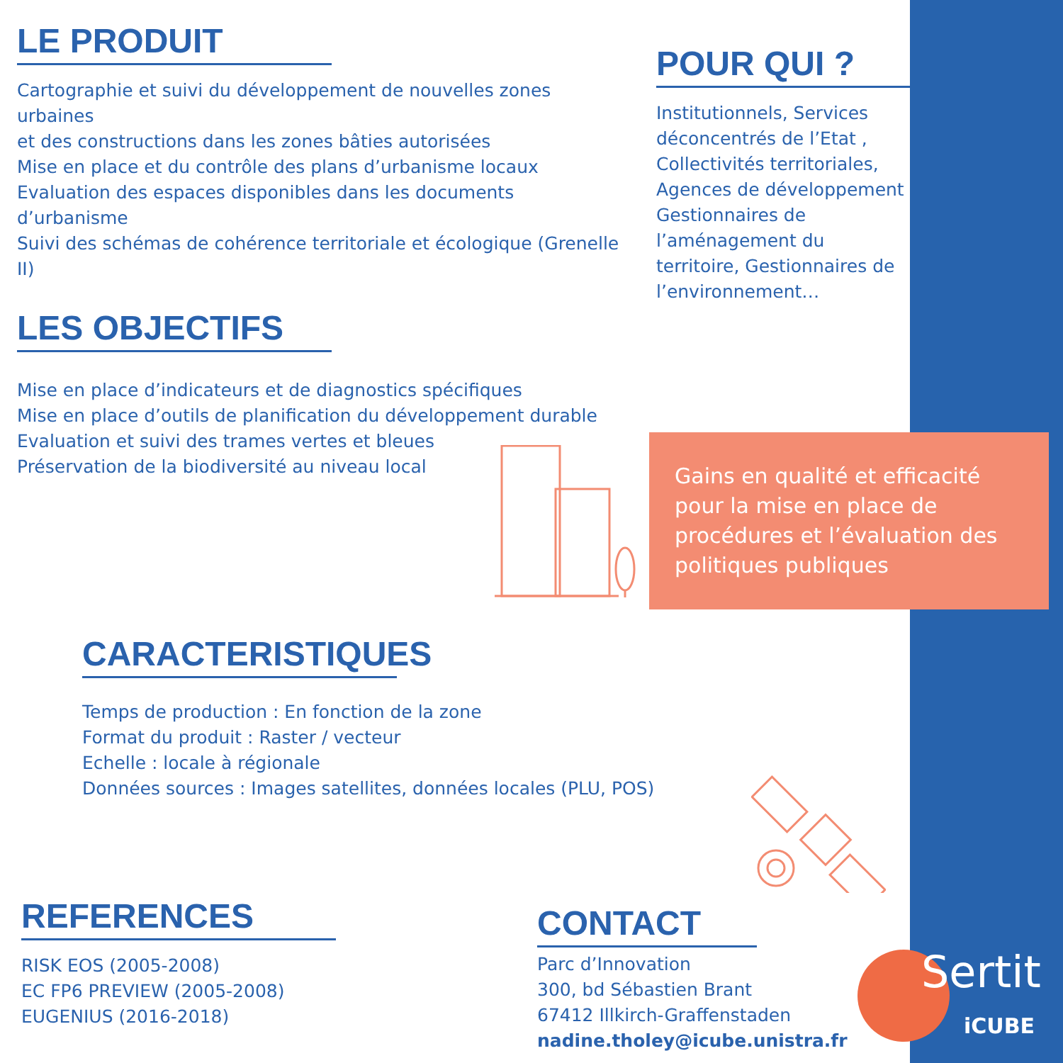LE PRODUIT
Cartographie et suivi du développement de nouvelles zones urbaines
et des constructions dans les zones bâties autorisées
Mise en place et du contrôle des plans d’urbanisme locaux
Evaluation des espaces disponibles dans les documents d’urbanisme
Suivi des schémas de cohérence territoriale et écologique (Grenelle II)
POUR QUI ?
Institutionnels, Services déconcentrés de l’Etat , Collectivités territoriales, Agences de développement Gestionnaires de l’aménagement du territoire, Gestionnaires de l’environnement…
LES OBJECTIFS
Mise en place d’indicateurs et de diagnostics spécifiques
Mise en place d’outils de planification du développement durable
Evaluation et suivi des trames vertes et bleues
Préservation de la biodiversité au niveau local
Gains en qualité et efficacité pour la mise en place de procédures et l’évaluation des politiques publiques
CARACTERISTIQUES
Temps de production : En fonction de la zone
Format du produit : Raster / vecteur
Echelle : locale à régionale
Données sources : Images satellites, données locales (PLU, POS)
REFERENCES
RISK EOS (2005-2008)
EC FP6 PREVIEW (2005-2008)
EUGENIUS (2016-2018)
CONTACT
Parc d’Innovation
300, bd Sébastien Brant
67412 Illkirch-Graffenstaden
nadine.tholey@icube.unistra.fr
Sertit
iCUBE